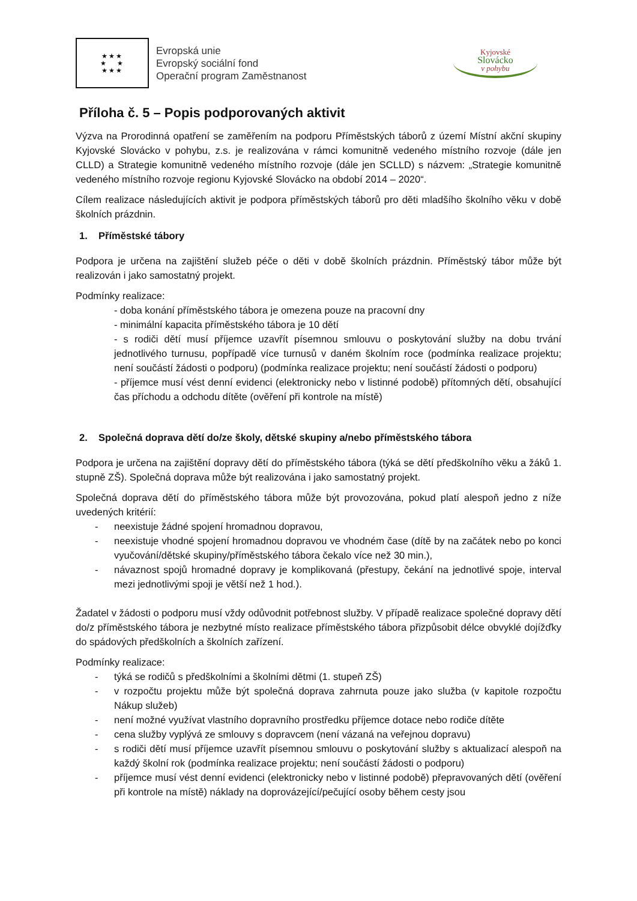★★★
★ ★
★★★
Evropská unie
Evropský sociální fond
Operační program Zaměstnanost
Kyjovské
Slovácko
v pohybu
Příloha č. 5 – Popis podporovaných aktivit
Výzva na Prorodinná opatření se zaměřením na podporu Příměstských táborů z území Místní akční skupiny Kyjovské Slovácko v pohybu, z.s. je realizována v rámci komunitně vedeného místního rozvoje (dále jen CLLD) a Strategie komunitně vedeného místního rozvoje (dále jen SCLLD) s názvem: „Strategie komunitně vedeného místního rozvoje regionu Kyjovské Slovácko na období 2014 – 2020“.
Cílem realizace následujících aktivit je podpora příměstských táborů pro děti mladšího školního věku v době školních prázdnin.
1. Příměstské tábory
Podpora je určena na zajištění služeb péče o děti v době školních prázdnin. Příměstský tábor může být realizován i jako samostatný projekt.
Podmínky realizace:
- doba konání příměstského tábora je omezena pouze na pracovní dny
- minimální kapacita příměstského tábora je 10 dětí
- s rodiči dětí musí příjemce uzavřít písemnou smlouvu o poskytování služby na dobu trvání jednotlivého turnusu, popřípadě více turnusů v daném školním roce (podmínka realizace projektu; není součástí žádosti o podporu) (podmínka realizace projektu; není součástí žádosti o podporu)
- příjemce musí vést denní evidenci (elektronicky nebo v listinné podobě) přítomných dětí, obsahující čas příchodu a odchodu dítěte (ověření při kontrole na místě)
2. Společná doprava dětí do/ze školy, dětské skupiny a/nebo příměstského tábora
Podpora je určena na zajištění dopravy dětí do příměstského tábora (týká se dětí předškolního věku a žáků 1. stupně ZŠ). Společná doprava může být realizována i jako samostatný projekt.
Společná doprava dětí do příměstského tábora může být provozována, pokud platí alespoň jedno z níže uvedených kritérií:
- neexistuje žádné spojení hromadnou dopravou,
- neexistuje vhodné spojení hromadnou dopravou ve vhodném čase (dítě by na začátek nebo po konci vyučování/dětské skupiny/příměstského tábora čekalo více než 30 min.),
- návaznost spojů hromadné dopravy je komplikovaná (přestupy, čekání na jednotlivé spoje, interval mezi jednotlivými spoji je větší než 1 hod.).
Žadatel v žádosti o podporu musí vždy odůvodnit potřebnost služby. V případě realizace společné dopravy dětí do/z příměstského tábora je nezbytné místo realizace příměstského tábora přizpůsobit délce obvyklé dojížďky do spádových předškolních a školních zařízení.
Podmínky realizace:
- týká se rodičů s předškolními a školními dětmi (1. stupeň ZŠ)
- v rozpočtu projektu může být společná doprava zahrnuta pouze jako služba (v kapitole rozpočtu Nákup služeb)
- není možné využívat vlastního dopravního prostředku příjemce dotace nebo rodiče dítěte
- cena služby vyplývá ze smlouvy s dopravcem (není vázaná na veřejnou dopravu)
- s rodiči dětí musí příjemce uzavřít písemnou smlouvu o poskytování služby s aktualizací alespoň na každý školní rok (podmínka realizace projektu; není součástí žádosti o podporu)
- příjemce musí vést denní evidenci (elektronicky nebo v listinné podobě) přepravovaných dětí (ověření při kontrole na místě) náklady na doprovázející/pečující osoby během cesty jsou